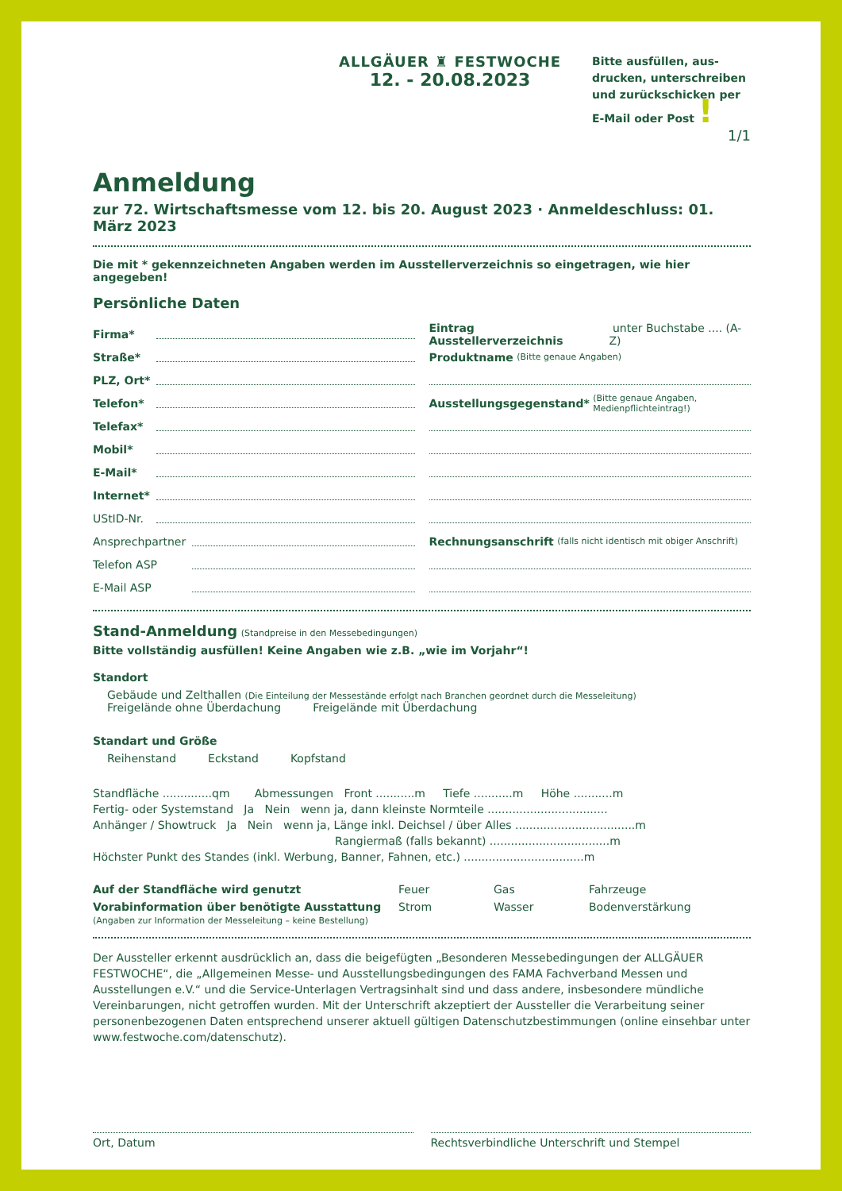ALLGÄUER ♜ FESTWOCHE
12. - 20.08.2023
Bitte ausfüllen, aus-drucken, unterschreiben und zurückschicken per E-Mail oder Post !
1/1
Anmeldung
zur 72. Wirtschaftsmesse vom 12. bis 20. August 2023 · Anmeldeschluss: 01. März 2023
Die mit * gekennzeichneten Angaben werden im Ausstellerverzeichnis so eingetragen, wie hier angegeben!
Persönliche Daten
Firma*
Straße*
PLZ, Ort*
Telefon*
Telefax*
Mobil*
E-Mail*
Internet*
UStID-Nr.
Ansprechpartner
Telefon ASP
E-Mail ASP
Eintrag Ausstellerverzeichnis unter Buchstabe .... (A-Z)
Produktname (Bitte genaue Angaben)
Ausstellungsgegenstand* (Bitte genaue Angaben, Medienpflichteintrag!)
Rechnungsanschrift (falls nicht identisch mit obiger Anschrift)
Stand-Anmeldung (Standpreise in den Messebedingungen)
Bitte vollständig ausfüllen! Keine Angaben wie z.B. „wie im Vorjahr“!
Standort
Gebäude und Zelthallen (Die Einteilung der Messestände erfolgt nach Branchen geordnet durch die Messeleitung)
Freigelände ohne Überdachung Freigelände mit Überdachung
Standart und Größe
Reihenstand Eckstand Kopfstand
Standfläche ..............qm Abmessungen Front ...........m Tiefe ...........m Höhe ...........m
Fertig- oder Systemstand Ja Nein wenn ja, dann kleinste Normteile ..................................
Anhänger / Showtruck Ja Nein wenn ja, Länge inkl. Deichsel / über Alles ..................................m
Rangiermaß (falls bekannt) ..................................m
Höchster Punkt des Standes (inkl. Werbung, Banner, Fahnen, etc.) ..................................m
Auf der Standfläche wird genutzt Feuer Gas Fahrzeuge
Vorabinformation über benötigte Ausstattung
(Angaben zur Information der Messeleitung – keine Bestellung)
Strom Wasser Bodenverstärkung
Der Aussteller erkennt ausdrücklich an, dass die beigefügten „Besonderen Messebedingungen der ALLGÄUER FESTWOCHE“, die „Allgemeinen Messe- und Ausstellungsbedingungen des FAMA Fachverband Messen und Ausstellungen e.V.“ und die Service-Unterlagen Vertragsinhalt sind und dass andere, insbesondere mündliche Vereinbarungen, nicht getroffen wurden. Mit der Unterschrift akzeptiert der Aussteller die Verarbeitung seiner personenbezogenen Daten entsprechend unserer aktuell gültigen Datenschutzbestimmungen (online einsehbar unter www.festwoche.com/datenschutz).
Ort, Datum Rechtsverbindliche Unterschrift und Stempel